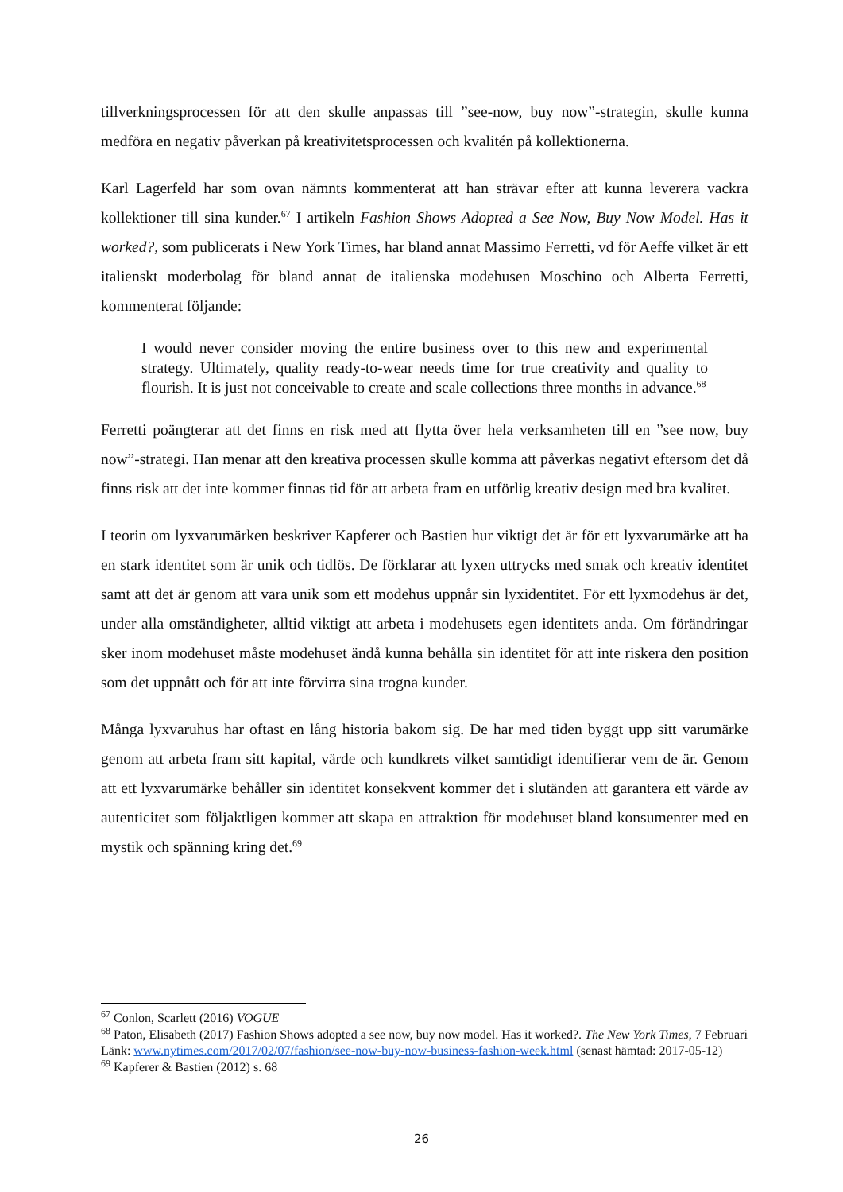tillverkningsprocessen för att den skulle anpassas till ”see-now, buy now”-strategin, skulle kunna medföra en negativ påverkan på kreativitetsprocessen och kvalitén på kollektionerna.
Karl Lagerfeld har som ovan nämnts kommenterat att han strävar efter att kunna leverera vackra kollektioner till sina kunder.<sup>67</sup> I artikeln Fashion Shows Adopted a See Now, Buy Now Model. Has it worked?, som publicerats i New York Times, har bland annat Massimo Ferretti, vd för Aeffe vilket är ett italienskt moderbolag för bland annat de italienska modehusen Moschino och Alberta Ferretti, kommenterat följande:
I would never consider moving the entire business over to this new and experimental strategy. Ultimately, quality ready-to-wear needs time for true creativity and quality to flourish. It is just not conceivable to create and scale collections three months in advance.<sup>68</sup>
Ferretti poängterar att det finns en risk med att flytta över hela verksamheten till en ”see now, buy now”-strategi. Han menar att den kreativa processen skulle komma att påverkas negativt eftersom det då finns risk att det inte kommer finnas tid för att arbeta fram en utförlig kreativ design med bra kvalitet.
I teorin om lyxvarumärken beskriver Kapferer och Bastien hur viktigt det är för ett lyxvarumärke att ha en stark identitet som är unik och tidlös. De förklarar att lyxen uttrycks med smak och kreativ identitet samt att det är genom att vara unik som ett modehus uppnår sin lyxidentitet. För ett lyxmodehus är det, under alla omständigheter, alltid viktigt att arbeta i modehusets egen identitets anda. Om förändringar sker inom modehuset måste modehuset ändå kunna behålla sin identitet för att inte riskera den position som det uppnått och för att inte förvirra sina trogna kunder.
Många lyxvaruhus har oftast en lång historia bakom sig. De har med tiden byggt upp sitt varumärke genom att arbeta fram sitt kapital, värde och kundkrets vilket samtidigt identifierar vem de är. Genom att ett lyxvarumärke behåller sin identitet konsekvent kommer det i slutänden att garantera ett värde av autenticitet som följaktligen kommer att skapa en attraktion för modehuset bland konsumenter med en mystik och spänning kring det.<sup>69</sup>
<sup>67</sup> Conlon, Scarlett (2016) VOGUE
<sup>68</sup> Paton, Elisabeth (2017) Fashion Shows adopted a see now, buy now model. Has it worked?. The New York Times, 7 Februari
Länk: www.nytimes.com/2017/02/07/fashion/see-now-buy-now-business-fashion-week.html (senast hämtad: 2017-05-12)
<sup>69</sup> Kapferer & Bastien (2012) s. 68
26